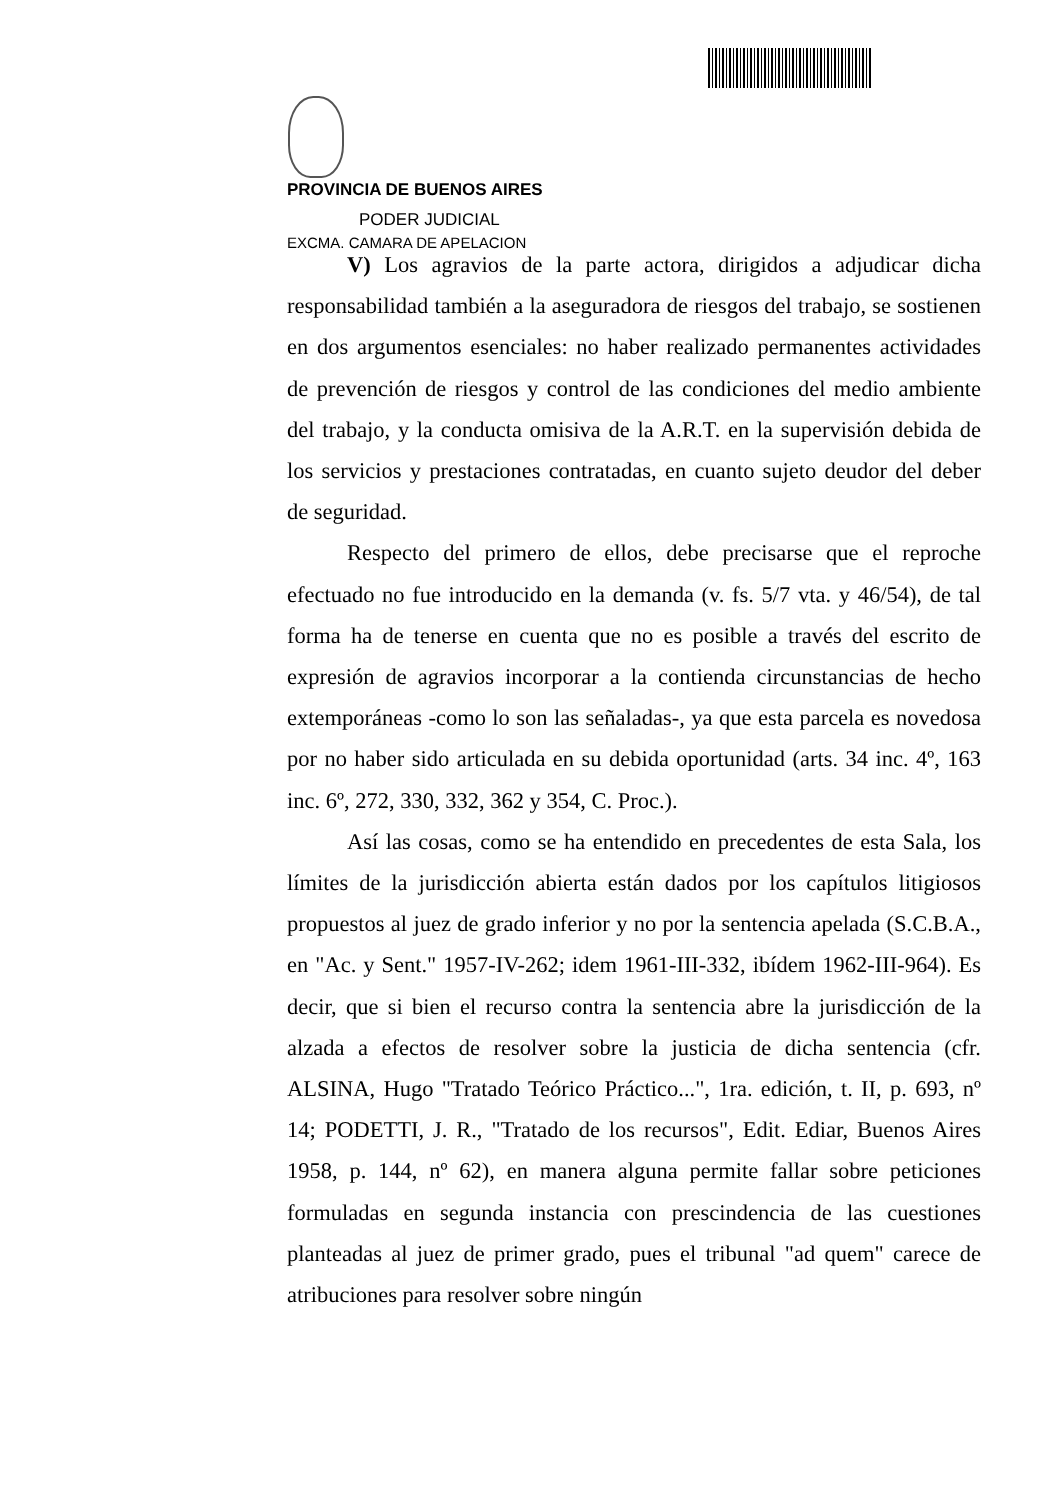PROVINCIA DE BUENOS AIRES
PODER JUDICIAL
EXCMA. CAMARA DE APELACION
V) Los agravios de la parte actora, dirigidos a adjudicar dicha responsabilidad también a la aseguradora de riesgos del trabajo, se sostienen en dos argumentos esenciales: no haber realizado permanentes actividades de prevención de riesgos y control de las condiciones del medio ambiente del trabajo, y la conducta omisiva de la A.R.T. en la supervisión debida de los servicios y prestaciones contratadas, en cuanto sujeto deudor del deber de seguridad.
Respecto del primero de ellos, debe precisarse que el reproche efectuado no fue introducido en la demanda (v. fs. 5/7 vta. y 46/54), de tal forma ha de tenerse en cuenta que no es posible a través del escrito de expresión de agravios incorporar a la contienda circunstancias de hecho extemporáneas -como lo son las señaladas-, ya que esta parcela es novedosa por no haber sido articulada en su debida oportunidad (arts. 34 inc. 4º, 163 inc. 6º, 272, 330, 332, 362 y 354, C. Proc.).
Así las cosas, como se ha entendido en precedentes de esta Sala, los límites de la jurisdicción abierta están dados por los capítulos litigiosos propuestos al juez de grado inferior y no por la sentencia apelada (S.C.B.A., en "Ac. y Sent." 1957-IV-262; idem 1961-III-332, ibídem 1962-III-964). Es decir, que si bien el recurso contra la sentencia abre la jurisdicción de la alzada a efectos de resolver sobre la justicia de dicha sentencia (cfr. ALSINA, Hugo "Tratado Teórico Práctico...", 1ra. edición, t. II, p. 693, nº 14; PODETTI, J. R., "Tratado de los recursos", Edit. Ediar, Buenos Aires 1958, p. 144, nº 62), en manera alguna permite fallar sobre peticiones formuladas en segunda instancia con prescindencia de las cuestiones planteadas al juez de primer grado, pues el tribunal "ad quem" carece de atribuciones para resolver sobre ningún